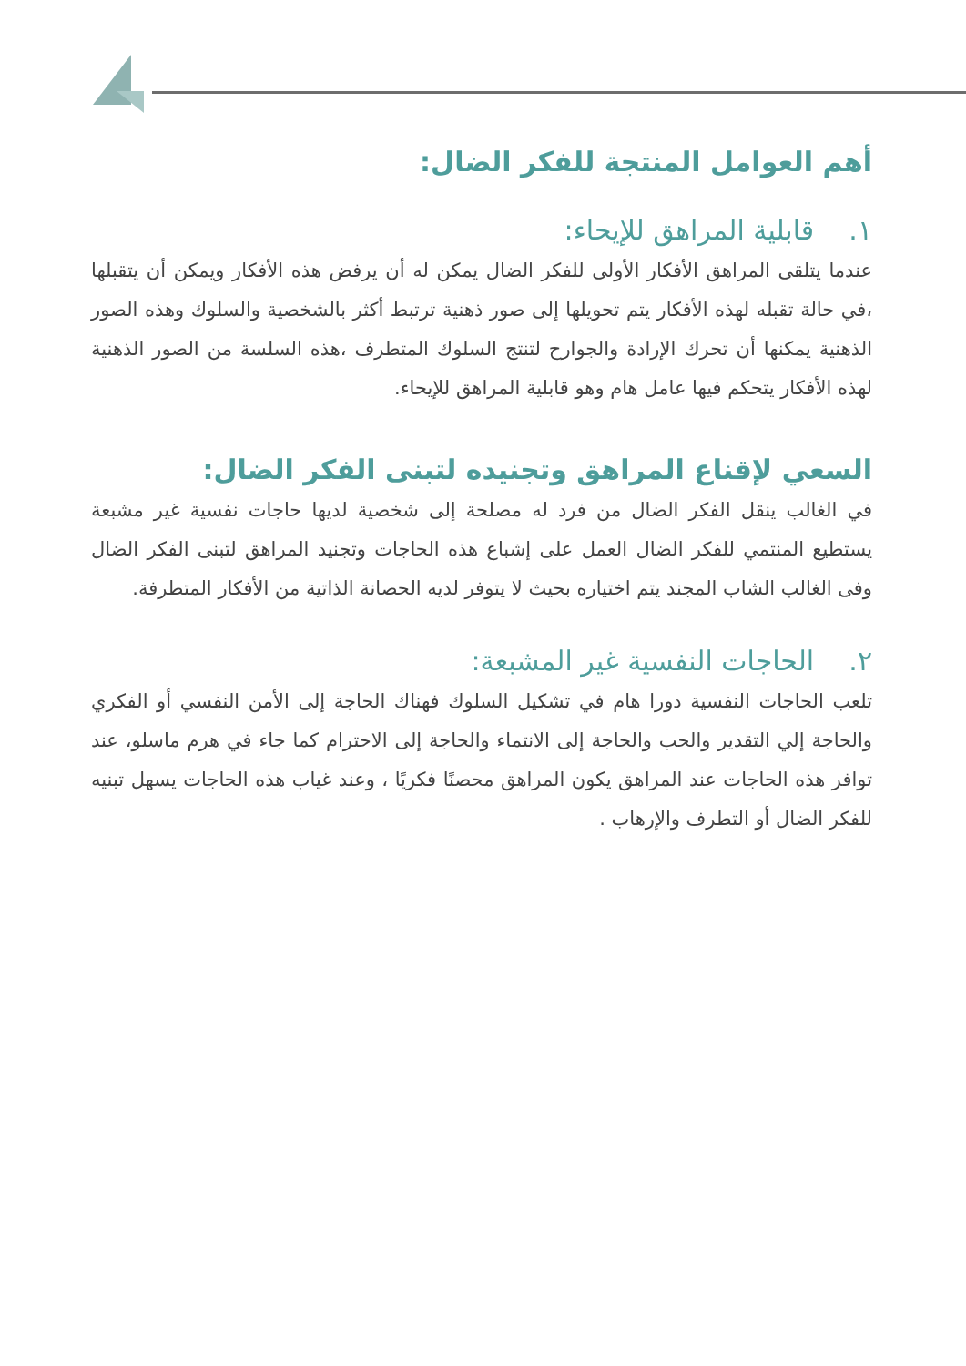أهم العوامل المنتجة للفكر الضال:
١. قابلية المراهق للإيحاء:
عندما يتلقى المراهق الأفكار الأولى للفكر الضال يمكن له أن يرفض هذه الأفكار ويمكن أن يتقبلها ،في حالة تقبله لهذه الأفكار يتم تحويلها إلى صور ذهنية ترتبط أكثر بالشخصية والسلوك وهذه الصور الذهنية يمكنها أن تحرك الإرادة والجوارح لتنتج السلوك المتطرف ،هذه السلسة من الصور الذهنية لهذه الأفكار يتحكم فيها عامل هام وهو قابلية المراهق للإيحاء.
السعي لإقناع المراهق وتجنيده لتبنى الفكر الضال:
في الغالب ينقل الفكر الضال من فرد له مصلحة إلى شخصية لديها حاجات نفسية غير مشبعة يستطيع المنتمي للفكر الضال العمل على إشباع هذه الحاجات وتجنيد المراهق لتبنى الفكر الضال وفى الغالب الشاب المجند يتم اختياره بحيث لا يتوفر لديه الحصانة الذاتية من الأفكار المتطرفة.
٢. الحاجات النفسية غير المشبعة:
تلعب الحاجات النفسية دورا هام في تشكيل السلوك فهناك الحاجة إلى الأمن النفسي أو الفكري والحاجة إلي التقدير والحب والحاجة إلى الانتماء والحاجة إلى الاحترام كما جاء في هرم ماسلو، عند توافر هذه الحاجات عند المراهق يكون المراهق محصنًا فكريًا ، وعند غياب هذه الحاجات يسهل تبنيه للفكر الضال أو التطرف والإرهاب .